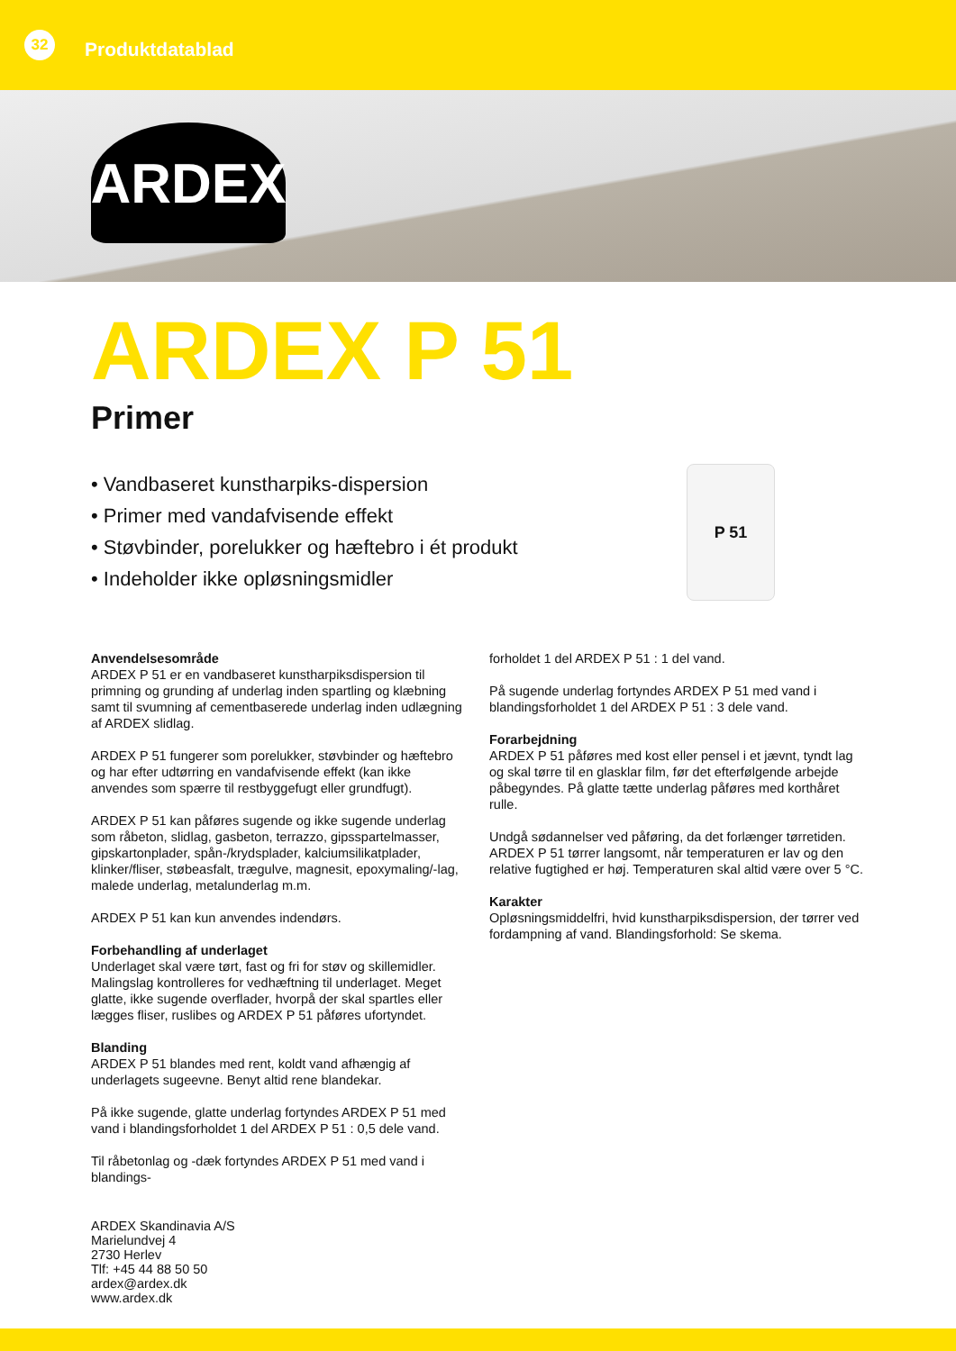32
Produktdatablad
ARDEX
ARDEX P 51
Primer
• Vandbaseret kunstharpiks-dispersion
• Primer med vandafvisende effekt
• Støvbinder, porelukker og hæftebro i ét produkt
• Indeholder ikke opløsningsmidler
P 51
Anvendelsesområde
ARDEX P 51 er en vandbaseret kunstharpiksdispersion til primning og grunding af underlag inden spartling og klæbning samt til svumning af cementbaserede underlag inden udlægning af ARDEX slidlag.
ARDEX P 51 fungerer som porelukker, støvbinder og hæftebro og har efter udtørring en vandafvisende effekt (kan ikke anvendes som spærre til restbyggefugt eller grundfugt).
ARDEX P 51 kan påføres sugende og ikke sugende underlag som råbeton, slidlag, gasbeton, terrazzo, gipsspartelmasser, gipskartonplader, spån-/krydsplader, kalciumsilikatplader, klinker/fliser, støbeasfalt, trægulve, magnesit, epoxymaling/-lag, malede underlag, metalunderlag m.m.
ARDEX P 51 kan kun anvendes indendørs.
Forbehandling af underlaget
Underlaget skal være tørt, fast og fri for støv og skillemidler. Malingslag kontrolleres for vedhæftning til underlaget. Meget glatte, ikke sugende overflader, hvorpå der skal spartles eller lægges fliser, ruslibes og ARDEX P 51 påføres ufortyndet.
Blanding
ARDEX P 51 blandes med rent, koldt vand afhængig af underlagets sugeevne. Benyt altid rene blandekar.
På ikke sugende, glatte underlag fortyndes ARDEX P 51 med vand i blandingsforholdet 1 del ARDEX P 51 : 0,5 dele vand.
Til råbetonlag og -dæk fortyndes ARDEX P 51 med vand i blandings-
forholdet 1 del ARDEX P 51 : 1 del vand.
På sugende underlag fortyndes ARDEX P 51 med vand i blandingsforholdet 1 del ARDEX P 51 : 3 dele vand.
Forarbejdning
ARDEX P 51 påføres med kost eller pensel i et jævnt, tyndt lag og skal tørre til en glasklar film, før det efterfølgende arbejde påbegyndes. På glatte tætte underlag påføres med korthåret rulle.
Undgå sødannelser ved påføring, da det forlænger tørretiden. ARDEX P 51 tørrer langsomt, når temperaturen er lav og den relative fugtighed er høj. Temperaturen skal altid være over 5 °C.
Karakter
Opløsningsmiddelfri, hvid kunstharpiksdispersion, der tørrer ved fordampning af vand. Blandingsforhold: Se skema.
ARDEX Skandinavia A/S
Marielundvej 4
2730 Herlev
Tlf: +45 44 88 50 50
ardex@ardex.dk
www.ardex.dk